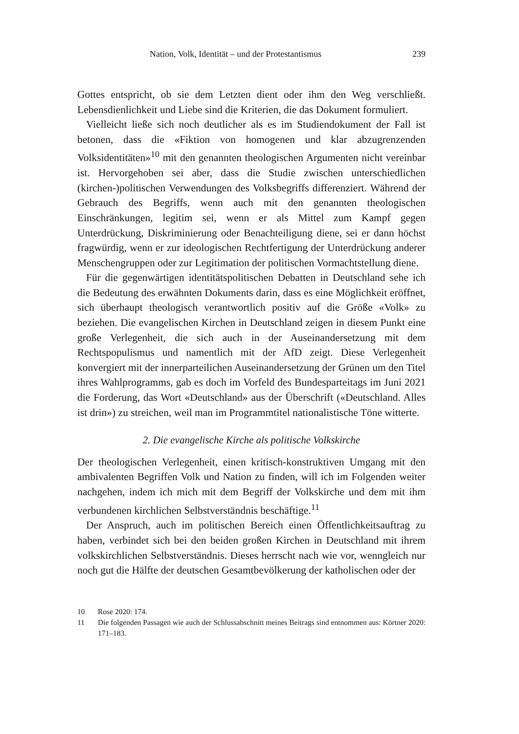Nation, Volk, Identität – und der Protestantismus 239
Gottes entspricht, ob sie dem Letzten dient oder ihm den Weg verschließt. Lebensdienlichkeit und Liebe sind die Kriterien, die das Dokument formuliert.
Vielleicht ließe sich noch deutlicher als es im Studiendokument der Fall ist betonen, dass die «Fiktion von homogenen und klar abzugrenzenden Volksidentitäten»<sup>10</sup> mit den genannten theologischen Argumenten nicht vereinbar ist. Hervorgehoben sei aber, dass die Studie zwischen unterschiedlichen (kirchen-)politischen Verwendungen des Volksbegriffs differenziert. Während der Gebrauch des Begriffs, wenn auch mit den genannten theologischen Einschränkungen, legitim sei, wenn er als Mittel zum Kampf gegen Unterdrückung, Diskriminierung oder Benachteiligung diene, sei er dann höchst fragwürdig, wenn er zur ideologischen Rechtfertigung der Unterdrückung anderer Menschengruppen oder zur Legitimation der politischen Vormachtstellung diene.
Für die gegenwärtigen identitätspolitischen Debatten in Deutschland sehe ich die Bedeutung des erwähnten Dokuments darin, dass es eine Möglichkeit eröffnet, sich überhaupt theologisch verantwortlich positiv auf die Größe «Volk» zu beziehen. Die evangelischen Kirchen in Deutschland zeigen in diesem Punkt eine große Verlegenheit, die sich auch in der Auseinandersetzung mit dem Rechtspopulismus und namentlich mit der AfD zeigt. Diese Verlegenheit konvergiert mit der innerparteilichen Auseinandersetzung der Grünen um den Titel ihres Wahlprogramms, gab es doch im Vorfeld des Bundesparteitags im Juni 2021 die Forderung, das Wort «Deutschland» aus der Überschrift («Deutschland. Alles ist drin») zu streichen, weil man im Programmtitel nationalistische Töne witterte.
2. Die evangelische Kirche als politische Volkskirche
Der theologischen Verlegenheit, einen kritisch-konstruktiven Umgang mit den ambivalenten Begriffen Volk und Nation zu finden, will ich im Folgenden weiter nachgehen, indem ich mich mit dem Begriff der Volkskirche und dem mit ihm verbundenen kirchlichen Selbstverständnis beschäftige.<sup>11</sup>
Der Anspruch, auch im politischen Bereich einen Öffentlichkeitsauftrag zu haben, verbindet sich bei den beiden großen Kirchen in Deutschland mit ihrem volkskirchlichen Selbstverständnis. Dieses herrscht nach wie vor, wenngleich nur noch gut die Hälfte der deutschen Gesamtbevölkerung der katholischen oder der
10 Rose 2020: 174.
11 Die folgenden Passagen wie auch der Schlussabschnitt meines Beitrags sind entnommen aus: Körtner 2020: 171–183.